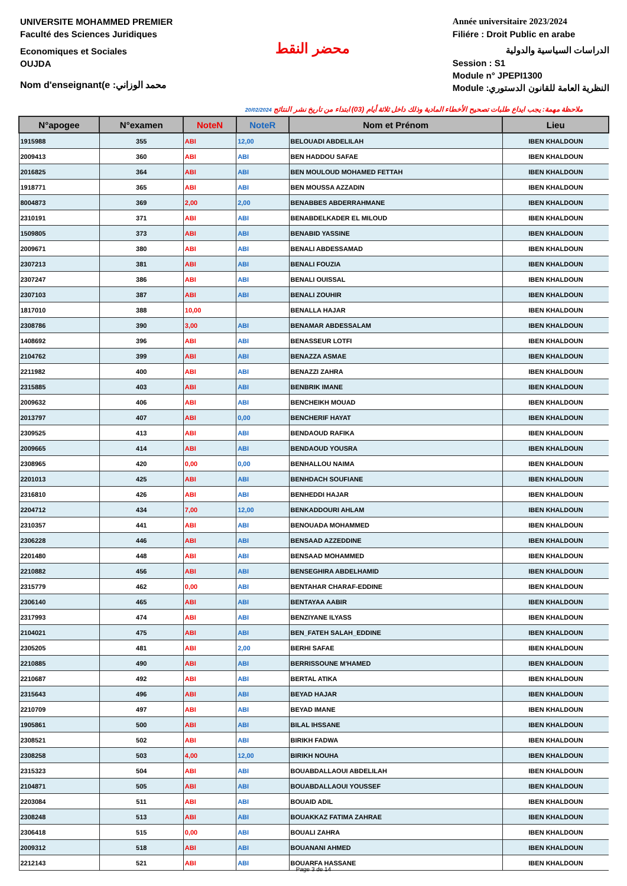UNIVERSITE MOHAMMED PREMIER
Faculté des Sciences Juridiques
Economiques et Sociales
OUJDA
Nom d'enseignant(e :محمد الوزاني
محضر النقط
Année universitaire 2023/2024
Filiére : Droit Public en arabe
الدراسات السياسية والدولية
Session : S1
Module n° JPEPI1300
Module :النظرية العامة للقانون الدستوري
ملاحظة مهمة: يجب ايداع طلبات تصحيح الأخطاء المادية وذلك داخل ثلاثة أيام (03) ابتداء من تاريخ نشر النتائج 20/02/2024
| N°apogee | N°examen | NoteN | NoteR | Nom et Prénom | Lieu |
| --- | --- | --- | --- | --- | --- |
| 1915988 | 355 | ABI | 12,00 | BELOUADI ABDELILAH | IBEN KHALDOUN |
| 2009413 | 360 | ABI | ABI | BEN HADDOU SAFAE | IBEN KHALDOUN |
| 2016825 | 364 | ABI | ABI | BEN MOULOUD MOHAMED FETTAH | IBEN KHALDOUN |
| 1918771 | 365 | ABI | ABI | BEN MOUSSA AZZADIN | IBEN KHALDOUN |
| 8004873 | 369 | 2,00 | 2,00 | BENABBES ABDERRAHMANE | IBEN KHALDOUN |
| 2310191 | 371 | ABI | ABI | BENABDELKADER EL MILOUD | IBEN KHALDOUN |
| 1509805 | 373 | ABI | ABI | BENABID YASSINE | IBEN KHALDOUN |
| 2009671 | 380 | ABI | ABI | BENALI ABDESSAMAD | IBEN KHALDOUN |
| 2307213 | 381 | ABI | ABI | BENALI FOUZIA | IBEN KHALDOUN |
| 2307247 | 386 | ABI | ABI | BENALI OUISSAL | IBEN KHALDOUN |
| 2307103 | 387 | ABI | ABI | BENALI ZOUHIR | IBEN KHALDOUN |
| 1817010 | 388 | 10,00 | | BENALLA HAJAR | IBEN KHALDOUN |
| 2308786 | 390 | 3,00 | ABI | BENAMAR ABDESSALAM | IBEN KHALDOUN |
| 1408692 | 396 | ABI | ABI | BENASSEUR LOTFI | IBEN KHALDOUN |
| 2104762 | 399 | ABI | ABI | BENAZZA ASMAE | IBEN KHALDOUN |
| 2211982 | 400 | ABI | ABI | BENAZZI ZAHRA | IBEN KHALDOUN |
| 2315885 | 403 | ABI | ABI | BENBRIK IMANE | IBEN KHALDOUN |
| 2009632 | 406 | ABI | ABI | BENCHEIKH MOUAD | IBEN KHALDOUN |
| 2013797 | 407 | ABI | 0,00 | BENCHERIF HAYAT | IBEN KHALDOUN |
| 2309525 | 413 | ABI | ABI | BENDAOUD RAFIKA | IBEN KHALDOUN |
| 2009665 | 414 | ABI | ABI | BENDAOUD YOUSRA | IBEN KHALDOUN |
| 2308965 | 420 | 0,00 | 0,00 | BENHALLOU NAIMA | IBEN KHALDOUN |
| 2201013 | 425 | ABI | ABI | BENHDACH SOUFIANE | IBEN KHALDOUN |
| 2316810 | 426 | ABI | ABI | BENHEDDI HAJAR | IBEN KHALDOUN |
| 2204712 | 434 | 7,00 | 12,00 | BENKADDOURI AHLAM | IBEN KHALDOUN |
| 2310357 | 441 | ABI | ABI | BENOUADA MOHAMMED | IBEN KHALDOUN |
| 2306228 | 446 | ABI | ABI | BENSAAD AZZEDDINE | IBEN KHALDOUN |
| 2201480 | 448 | ABI | ABI | BENSAAD MOHAMMED | IBEN KHALDOUN |
| 2210882 | 456 | ABI | ABI | BENSEGHIRA ABDELHAMID | IBEN KHALDOUN |
| 2315779 | 462 | 0,00 | ABI | BENTAHAR CHARAF-EDDINE | IBEN KHALDOUN |
| 2306140 | 465 | ABI | ABI | BENTAYAA AABIR | IBEN KHALDOUN |
| 2317993 | 474 | ABI | ABI | BENZIYANE ILYASS | IBEN KHALDOUN |
| 2104021 | 475 | ABI | ABI | BEN_FATEH SALAH_EDDINE | IBEN KHALDOUN |
| 2305205 | 481 | ABI | 2,00 | BERHI SAFAE | IBEN KHALDOUN |
| 2210885 | 490 | ABI | ABI | BERRISSOUNE M'HAMED | IBEN KHALDOUN |
| 2210687 | 492 | ABI | ABI | BERTAL ATIKA | IBEN KHALDOUN |
| 2315643 | 496 | ABI | ABI | BEYAD HAJAR | IBEN KHALDOUN |
| 2210709 | 497 | ABI | ABI | BEYAD IMANE | IBEN KHALDOUN |
| 1905861 | 500 | ABI | ABI | BILAL IHSSANE | IBEN KHALDOUN |
| 2308521 | 502 | ABI | ABI | BIRIKH FADWA | IBEN KHALDOUN |
| 2308258 | 503 | 4,00 | 12,00 | BIRIKH NOUHA | IBEN KHALDOUN |
| 2315323 | 504 | ABI | ABI | BOUABDALLAOUI ABDELILAH | IBEN KHALDOUN |
| 2104871 | 505 | ABI | ABI | BOUABDALLAOUI YOUSSEF | IBEN KHALDOUN |
| 2203084 | 511 | ABI | ABI | BOUAID ADIL | IBEN KHALDOUN |
| 2308248 | 513 | ABI | ABI | BOUAKKAZ FATIMA ZAHRAE | IBEN KHALDOUN |
| 2306418 | 515 | 0,00 | ABI | BOUALI ZAHRA | IBEN KHALDOUN |
| 2009312 | 518 | ABI | ABI | BOUANANI AHMED | IBEN KHALDOUN |
| 2212143 | 521 | ABI | ABI | BOUARFA HASSANE | IBEN KHALDOUN |
Page 3 de 14